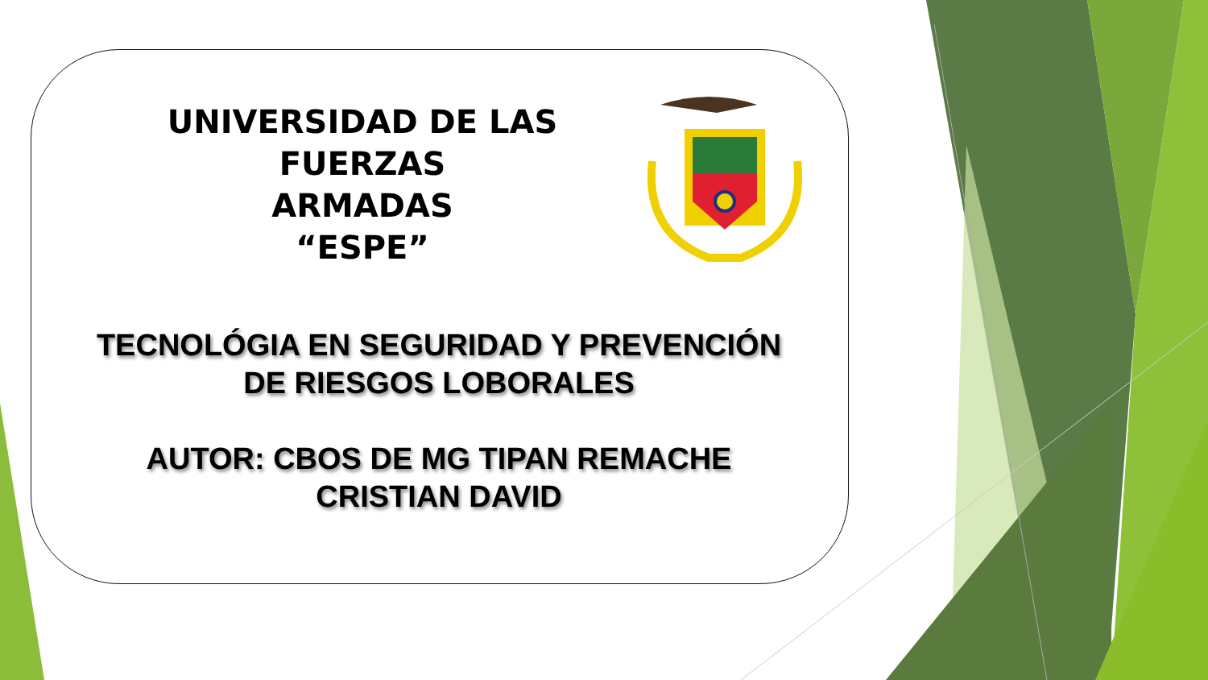UNIVERSIDAD DE LAS FUERZAS
ARMADAS
“ESPE”
TECNOLÓGIA EN SEGURIDAD Y PREVENCIÓN
DE RIESGOS LOBORALES
AUTOR: CBOS DE MG TIPAN REMACHE
CRISTIAN DAVID